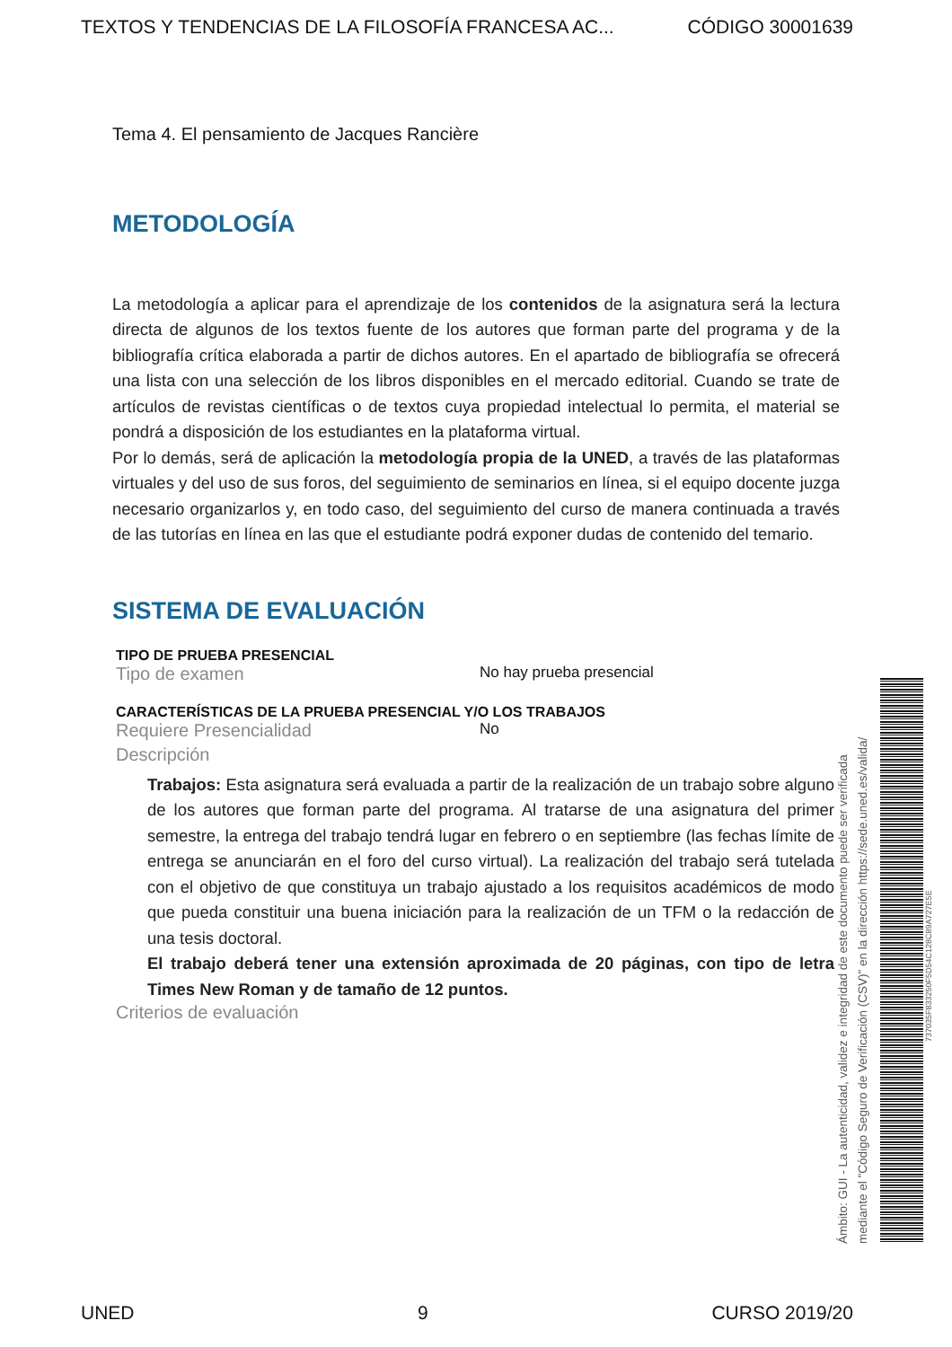TEXTOS Y TENDENCIAS DE LA FILOSOFÍA FRANCESA AC... CÓDIGO 30001639
Tema 4. El pensamiento de Jacques Rancière
METODOLOGÍA
La metodología a aplicar para el aprendizaje de los contenidos de la asignatura será la lectura directa de algunos de los textos fuente de los autores que forman parte del programa y de la bibliografía crítica elaborada a partir de dichos autores. En el apartado de bibliografía se ofrecerá una lista con una selección de los libros disponibles en el mercado editorial. Cuando se trate de artículos de revistas científicas o de textos cuya propiedad intelectual lo permita, el material se pondrá a disposición de los estudiantes en la plataforma virtual.
Por lo demás, será de aplicación la metodología propia de la UNED, a través de las plataformas virtuales y del uso de sus foros, del seguimiento de seminarios en línea, si el equipo docente juzga necesario organizarlos y, en todo caso, del seguimiento del curso de manera continuada a través de las tutorías en línea en las que el estudiante podrá exponer dudas de contenido del temario.
SISTEMA DE EVALUACIÓN
TIPO DE PRUEBA PRESENCIAL
Tipo de examen No hay prueba presencial
CARACTERÍSTICAS DE LA PRUEBA PRESENCIAL Y/O LOS TRABAJOS
Requiere Presencialidad No
Descripción
Trabajos: Esta asignatura será evaluada a partir de la realización de un trabajo sobre alguno de los autores que forman parte del programa. Al tratarse de una asignatura del primer semestre, la entrega del trabajo tendrá lugar en febrero o en septiembre (las fechas límite de entrega se anunciarán en el foro del curso virtual). La realización del trabajo será tutelada con el objetivo de que constituya un trabajo ajustado a los requisitos académicos de modo que pueda constituir una buena iniciación para la realización de un TFM o la redacción de una tesis doctoral.
El trabajo deberá tener una extensión aproximada de 20 páginas, con tipo de letra Times New Roman y de tamaño de 12 puntos.
Criterios de evaluación
Ámbito: GUI - La autenticidad, validez e integridad de este documento puede ser verificada
mediante el "Código Seguro de Verificación (CSV)" en la dirección https://sede.uned.es/valida/
737035F833250F5D54C128C89A727E5E
UNED 9 CURSO 2019/20